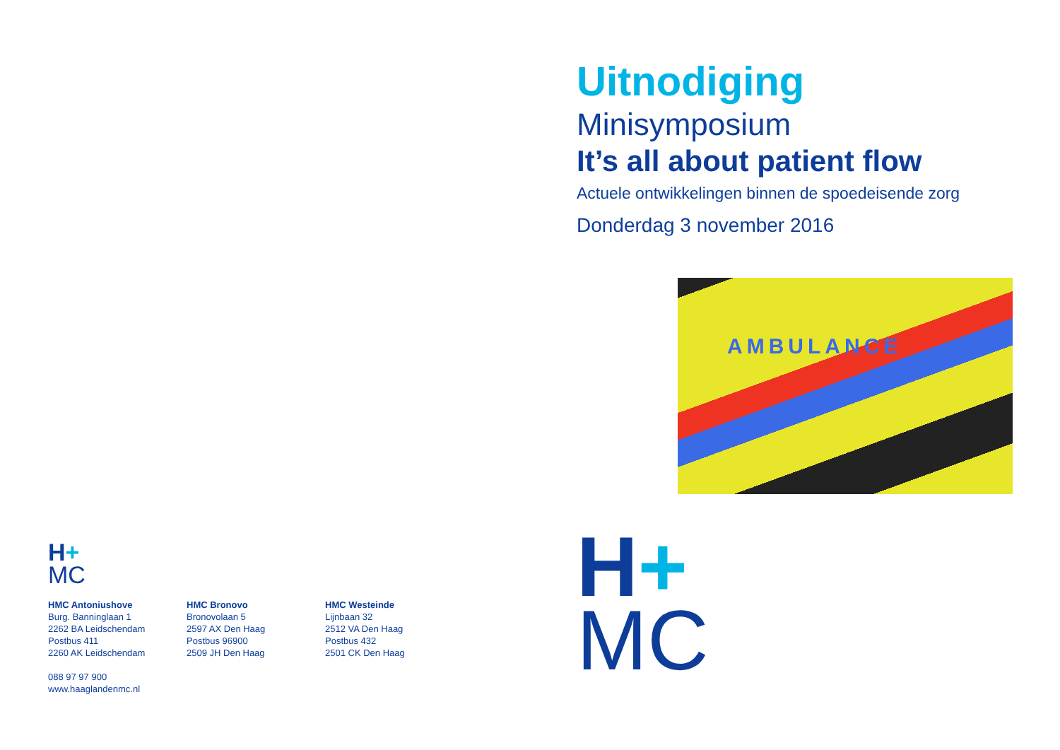H+
MC
HMC Antoniushove
Burg. Banninglaan 1
2262 BA Leidschendam
Postbus 411
2260 AK Leidschendam
088 97 97 900
www.haaglandenmc.nl
HMC Bronovo
Bronovolaan 5
2597 AX Den Haag
Postbus 96900
2509 JH Den Haag
HMC Westeinde
Lijnbaan 32
2512 VA Den Haag
Postbus 432
2501 CK Den Haag
Uitnodiging
Minisymposium
It’s all about patient flow
Actuele ontwikkelingen binnen de spoedeisende zorg
Donderdag 3 november 2016
AMBULANCE
H+
MC